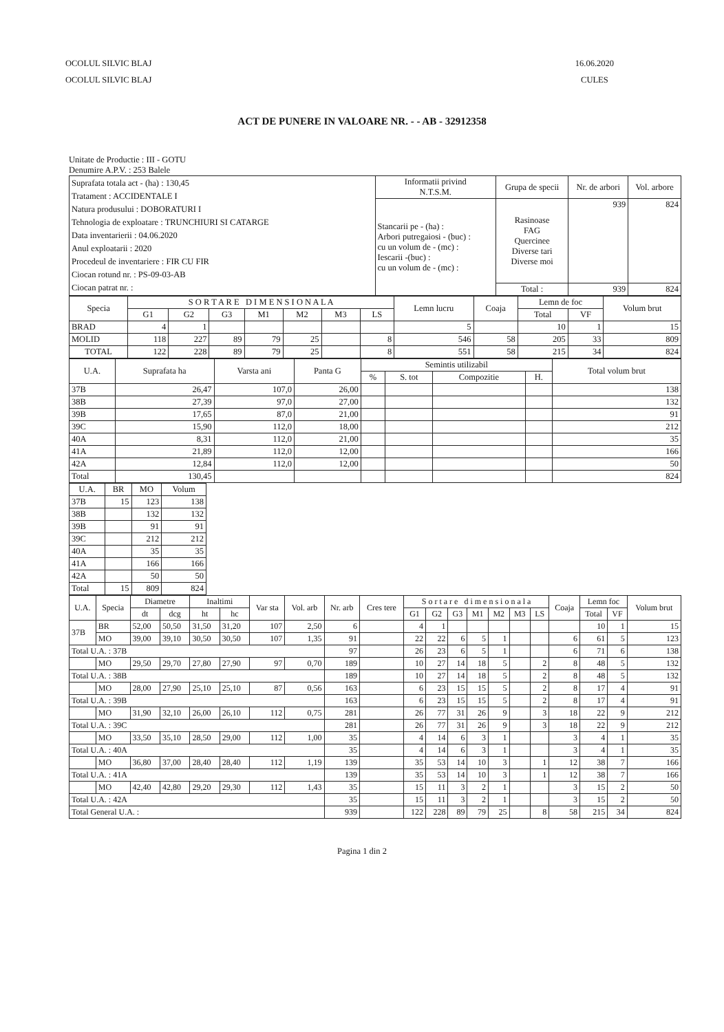OCOLUL SILVIC BLAJ
OCOLUL SILVIC BLAJ
16.06.2020
CULES
ACT DE PUNERE IN VALOARE NR. - - AB - 32912358
Unitate de Productie : III - GOTU
Denumire A.P.V. : 253 Balele
| Suprafata totala act - (ha) : 130,45 Tratament : ACCIDENTALE I Natura produsului : DOBORATURI I Tehnologia de exploatare : TRUNCHIURI SI CATARGE Data inventarierii : 04.06.2020 Anul exploatarii : 2020 Procedeul de inventariere : FIR CU FIR Ciocan rotund nr. : PS-09-03-AB Ciocan patrat nr. : | Informatii privind N.T.S.M. | Grupa de specii | Nr. de arbori | Vol. arbore |
| | Stancarii pe - (ha) : Arbori putregaiosi - (buc) : cu un volum de - (mc) : Iescarii -(buc) : cu un volum de - (mc) : | Rasinoase FAG Quercinee Diverse tari Diverse moi | 939 | 824 |
| | | Total : | 939 | 824 |
| Specia | S O R T A R E D I M E N S I O N A L A | | | | | | | Lemn lucru | Coaja | Lemn de foc | | Volum brut |
| --- | --- | --- | --- | --- | --- | --- | --- | --- | --- | --- | --- | --- |
| | G1 | G2 | G3 | M1 | M2 | M3 | LS | | | Total | VF | |
| BRAD | 4 | 1 | | | | | | 5 | | 10 | 1 | 15 |
| MOLID | 118 | 227 | 89 | 79 | 25 | | 8 | 546 | 58 | 205 | 33 | 809 |
| TOTAL | 122 | 228 | 89 | 79 | 25 | | 8 | 551 | 58 | 215 | 34 | 824 |
| U.A. | Suprafata ha | Varsta ani | Panta G | Semintis utilizabil | | | | Total volum brut |
| --- | --- | --- | --- | --- | --- | --- | --- | --- |
| | | | | % | S. tot | Compozitie | H. | |
| 37B | 26,47 | 107,0 | 26,00 | | | | | 138 |
| 38B | 27,39 | 97,0 | 27,00 | | | | | 132 |
| 39B | 17,65 | 87,0 | 21,00 | | | | | 91 |
| 39C | 15,90 | 112,0 | 18,00 | | | | | 212 |
| 40A | 8,31 | 112,0 | 21,00 | | | | | 35 |
| 41A | 21,89 | 112,0 | 12,00 | | | | | 166 |
| 42A | 12,84 | 112,0 | 12,00 | | | | | 50 |
| Total | 130,45 | | | | | | | 824 |
| U.A. | BR | MO | Volum |
| --- | --- | --- | --- |
| 37B | 15 | 123 | 138 |
| 38B | | 132 | 132 |
| 39B | | 91 | 91 |
| 39C | | 212 | 212 |
| 40A | | 35 | 35 |
| 41A | | 166 | 166 |
| 42A | | 50 | 50 |
| Total | 15 | 809 | 824 |
| U.A. | Specia | Diametre | | Inaltimi | | Var sta | Vol. arb | Nr. arb | Cres tere | S o r t a r e d i m e n s i o n a l a | | | | | | | Coaja | Lemn foc | | Volum brut |
| --- | --- | --- | --- | --- | --- | --- | --- | --- | --- | --- | --- | --- | --- | --- | --- | --- | --- | --- | --- | --- |
| | | dt | dcg | ht | hc | | | | | G1 | G2 | G3 | M1 | M2 | M3 | LS | | Total | VF | |
| 37B | BR | 52,00 | 50,50 | 31,50 | 31,20 | 107 | 2,50 | 6 | | 4 | 1 | | | | | | | 10 | 1 | 15 |
| | MO | 39,00 | 39,10 | 30,50 | 30,50 | 107 | 1,35 | 91 | | 22 | 22 | 6 | 5 | 1 | | | 6 | 61 | 5 | 123 |
| Total U.A. : 37B | | | | | | | | 97 | | 26 | 23 | 6 | 5 | 1 | | | 6 | 71 | 6 | 138 |
| | MO | 29,50 | 29,70 | 27,80 | 27,90 | 97 | 0,70 | 189 | | 10 | 27 | 14 | 18 | 5 | | 2 | 8 | 48 | 5 | 132 |
| Total U.A. : 38B | | | | | | | | 189 | | 10 | 27 | 14 | 18 | 5 | | 2 | 8 | 48 | 5 | 132 |
| | MO | 28,00 | 27,90 | 25,10 | 25,10 | 87 | 0,56 | 163 | | 6 | 23 | 15 | 15 | 5 | | 2 | 8 | 17 | 4 | 91 |
| Total U.A. : 39B | | | | | | | | 163 | | 6 | 23 | 15 | 15 | 5 | | 2 | 8 | 17 | 4 | 91 |
| | MO | 31,90 | 32,10 | 26,00 | 26,10 | 112 | 0,75 | 281 | | 26 | 77 | 31 | 26 | 9 | | 3 | 18 | 22 | 9 | 212 |
| Total U.A. : 39C | | | | | | | | 281 | | 26 | 77 | 31 | 26 | 9 | | 3 | 18 | 22 | 9 | 212 |
| | MO | 33,50 | 35,10 | 28,50 | 29,00 | 112 | 1,00 | 35 | | 4 | 14 | 6 | 3 | 1 | | | 3 | 4 | 1 | 35 |
| Total U.A. : 40A | | | | | | | | 35 | | 4 | 14 | 6 | 3 | 1 | | | 3 | 4 | 1 | 35 |
| | MO | 36,80 | 37,00 | 28,40 | 28,40 | 112 | 1,19 | 139 | | 35 | 53 | 14 | 10 | 3 | | 1 | 12 | 38 | 7 | 166 |
| Total U.A. : 41A | | | | | | | | 139 | | 35 | 53 | 14 | 10 | 3 | | 1 | 12 | 38 | 7 | 166 |
| | MO | 42,40 | 42,80 | 29,20 | 29,30 | 112 | 1,43 | 35 | | 15 | 11 | 3 | 2 | 1 | | | 3 | 15 | 2 | 50 |
| Total U.A. : 42A | | | | | | | | 35 | | 15 | 11 | 3 | 2 | 1 | | | 3 | 15 | 2 | 50 |
| Total General U.A. : | | | | | | | | 939 | | 122 | 228 | 89 | 79 | 25 | | 8 | 58 | 215 | 34 | 824 |
Pagina 1 din 2